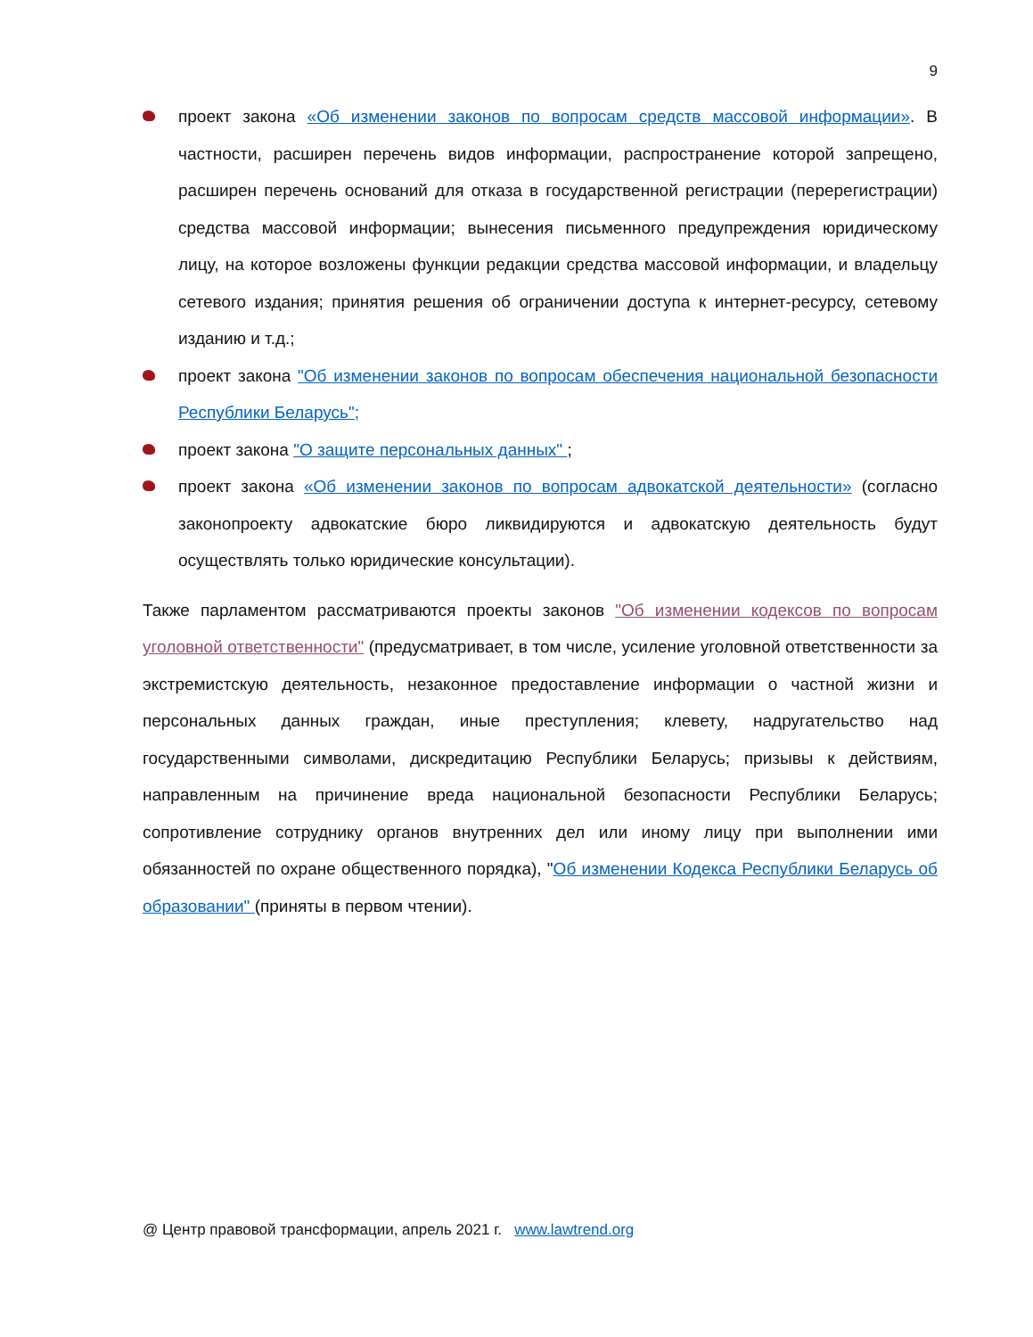9
проект закона «Об изменении законов по вопросам средств массовой информации». В частности, расширен перечень видов информации, распространение которой запрещено, расширен перечень оснований для отказа в государственной регистрации (перерегистрации) средства массовой информации; вынесения письменного предупреждения юридическому лицу, на которое возложены функции редакции средства массовой информации, и владельцу сетевого издания; принятия решения об ограничении доступа к интернет-ресурсу, сетевому изданию и т.д.;
проект закона "Об изменении законов по вопросам обеспечения национальной безопасности Республики Беларусь";
проект закона "О защите персональных данных" ;
проект закона «Об изменении законов по вопросам адвокатской деятельности» (согласно законопроекту адвокатские бюро ликвидируются и адвокатскую деятельность будут осуществлять только юридические консультации).
Также парламентом рассматриваются проекты законов "Об изменении кодексов по вопросам уголовной ответственности" (предусматривает, в том числе, усиление уголовной ответственности за экстремистскую деятельность, незаконное предоставление информации о частной жизни и персональных данных граждан, иные преступления; клевету, надругательство над государственными символами, дискредитацию Республики Беларусь; призывы к действиям, направленным на причинение вреда национальной безопасности Республики Беларусь; сопротивление сотруднику органов внутренних дел или иному лицу при выполнении ими обязанностей по охране общественного порядка), "Об изменении Кодекса Республики Беларусь об образовании" (приняты в первом чтении).
@ Центр правовой трансформации, апрель 2021 г. www.lawtrend.org